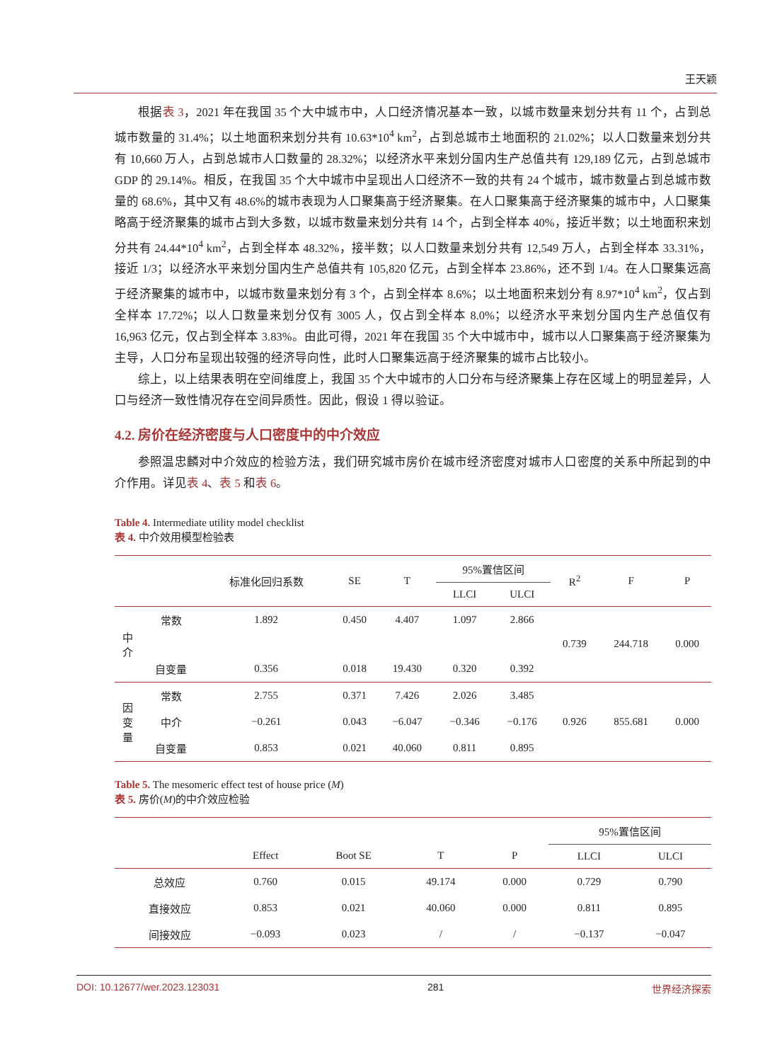王天颖
根据表 3，2021 年在我国 35 个大中城市中，人口经济情况基本一致，以城市数量来划分共有 11 个，占到总城市数量的 31.4%；以土地面积来划分共有 10.63*10<sup>4</sup> km<sup>2</sup>，占到总城市土地面积的 21.02%；以人口数量来划分共有 10,660 万人，占到总城市人口数量的 28.32%；以经济水平来划分国内生产总值共有 129,189 亿元，占到总城市 GDP 的 29.14%。相反，在我国 35 个大中城市中呈现出人口经济不一致的共有 24 个城市，城市数量占到总城市数量的 68.6%，其中又有 48.6%的城市表现为人口聚集高于经济聚集。在人口聚集高于经济聚集的城市中，人口聚集略高于经济聚集的城市占到大多数，以城市数量来划分共有 14 个，占到全样本 40%，接近半数；以土地面积来划分共有 24.44*10<sup>4</sup> km<sup>2</sup>，占到全样本 48.32%，接半数；以人口数量来划分共有 12,549 万人，占到全样本 33.31%，接近 1/3；以经济水平来划分国内生产总值共有 105,820 亿元，占到全样本 23.86%，还不到 1/4。在人口聚集远高于经济聚集的城市中，以城市数量来划分有 3 个，占到全样本 8.6%；以土地面积来划分有 8.97*10<sup>4</sup> km<sup>2</sup>，仅占到全样本 17.72%；以人口数量来划分仅有 3005 人，仅占到全样本 8.0%；以经济水平来划分国内生产总值仅有 16,963 亿元，仅占到全样本 3.83%。由此可得，2021 年在我国 35 个大中城市中，城市以人口聚集高于经济聚集为主导，人口分布呈现出较强的经济导向性，此时人口聚集远高于经济聚集的城市占比较小。
综上，以上结果表明在空间维度上，我国 35 个大中城市的人口分布与经济聚集上存在区域上的明显差异，人口与经济一致性情况存在空间异质性。因此，假设 1 得以验证。
4.2. 房价在经济密度与人口密度中的中介效应
参照温忠麟对中介效应的检验方法，我们研究城市房价在城市经济密度对城市人口密度的关系中所起到的中介作用。详见表 4、表 5 和表 6。
Table 4. Intermediate utility model checklist
表 4. 中介效用模型检验表
| | | 标准化回归系数 | SE | T | 95%置信区间 | | R<sup>2</sup> | F | P |
| --- | --- | --- | --- | --- | --- | --- | --- | --- | --- |
| | | | | | LLCI | ULCI | | | |
| 中 介 | 常数 | 1.892 | 0.450 | 4.407 | 1.097 | 2.866 | 0.739 | 244.718 | 0.000 |
| | 自变量 | 0.356 | 0.018 | 19.430 | 0.320 | 0.392 | | | |
| 因 变 量 | 常数 | 2.755 | 0.371 | 7.426 | 2.026 | 3.485 | 0.926 | 855.681 | 0.000 |
| | 中介 | −0.261 | 0.043 | −6.047 | −0.346 | −0.176 | | | |
| | 自变量 | 0.853 | 0.021 | 40.060 | 0.811 | 0.895 | | | |
Table 5. The mesomeric effect test of house price (M)
表 5. 房价(M)的中介效应检验
| | | | | | 95%置信区间 | |
| --- | --- | --- | --- | --- | --- | --- |
| | Effect | Boot SE | T | P | LLCI | ULCI |
| 总效应 | 0.760 | 0.015 | 49.174 | 0.000 | 0.729 | 0.790 |
| 直接效应 | 0.853 | 0.021 | 40.060 | 0.000 | 0.811 | 0.895 |
| 间接效应 | −0.093 | 0.023 | / | / | −0.137 | −0.047 |
DOI: 10.12677/wer.2023.123031 281 世界经济探索